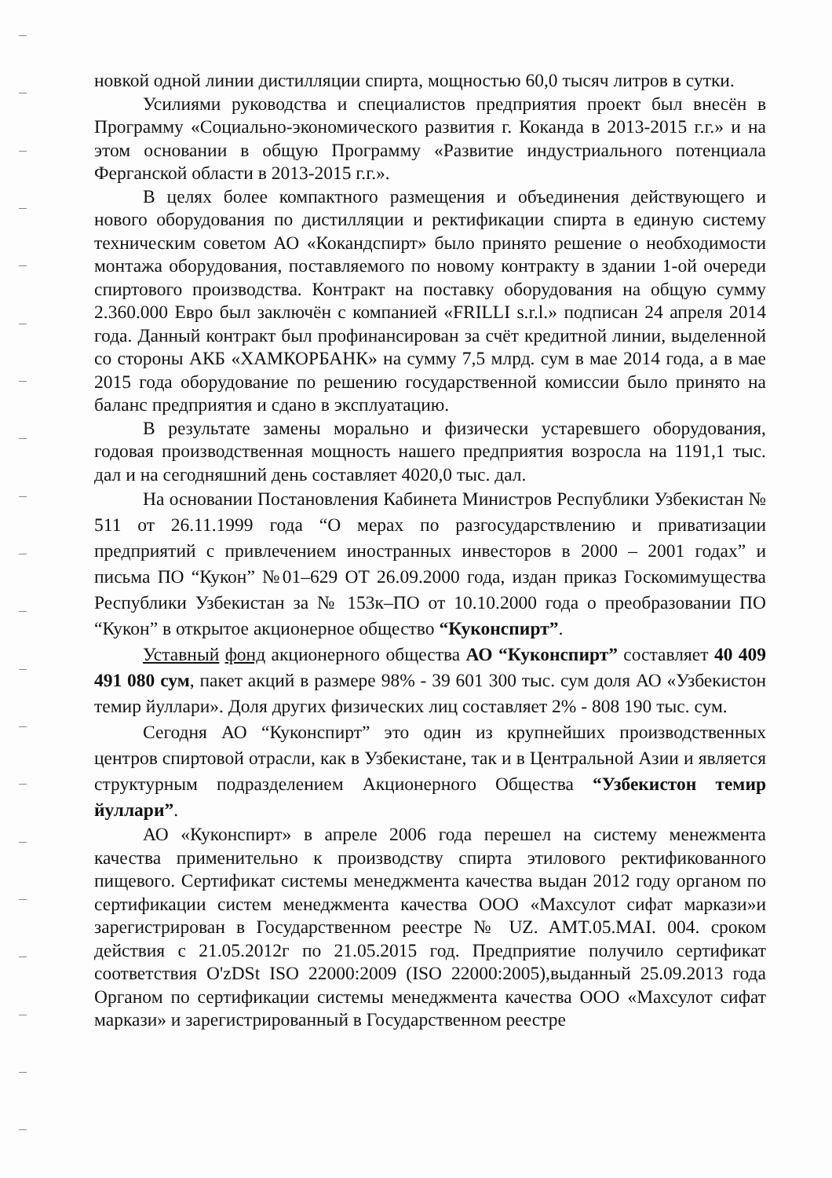новкой одной линии дистилляции спирта, мощностью 60,0 тысяч литров в сутки.
Усилиями руководства и специалистов предприятия проект был внесён в Программу «Социально-экономического развития г. Коканда в 2013-2015 г.г.» и на этом основании в общую Программу «Развитие индустриального потенциала Ферганской области в 2013-2015 г.г.».
В целях более компактного размещения и объединения действующего и нового оборудования по дистилляции и ректификации спирта в единую систему техническим советом АО «Кокандспирт» было принято решение о необходимости монтажа оборудования, поставляемого по новому контракту в здании 1-ой очереди спиртового производства. Контракт на поставку оборудования на общую сумму 2.360.000 Евро был заключён с компанией «FRILLI s.r.l.» подписан 24 апреля 2014 года. Данный контракт был профинансирован за счёт кредитной линии, выделенной со стороны АКБ «ХАМКОРБАНК» на сумму 7,5 млрд. сум в мае 2014 года, а в мае 2015 года оборудование по решению государственной комиссии было принято на баланс предприятия и сдано в эксплуатацию.
В результате замены морально и физически устаревшего оборудования, годовая производственная мощность нашего предприятия возросла на 1191,1 тыс. дал и на сегодняшний день составляет 4020,0 тыс. дал.
На основании Постановления Кабинета Министров Республики Узбекистан № 511 от 26.11.1999 года “О мерах по разгосударствлению и приватизации предприятий с привлечением иностранных инвесторов в 2000 – 2001 годах” и письма ПО “Кукон” №01–629 ОТ 26.09.2000 года, издан приказ Госкомимущества Республики Узбекистан за № 153к–ПО от 10.10.2000 года о преобразовании ПО “Кукон” в открытое акционерное общество “Куконспирт”.
Уставный фонд акционерного общества АО “Куконспирт” составляет 40 409 491 080 сум, пакет акций в размере 98% - 39 601 300 тыс. сум доля АО «Узбекистон темир йуллари». Доля других физических лиц составляет 2% - 808 190 тыс. сум.
Сегодня АО “Куконспирт” это один из крупнейших производственных центров спиртовой отрасли, как в Узбекистане, так и в Центральной Азии и является структурным подразделением Акционерного Общества “Узбекистон темир йуллари”.
АО «Куконспирт» в апреле 2006 года перешел на систему менежмента качества применительно к производству спирта этилового ректификованного пищевого. Сертификат системы менеджмента качества выдан 2012 году органом по сертификации систем менеджмента качества ООО «Махсулот сифат маркази»и зарегистрирован в Государственном реестре № UZ. AMT.05.MAI. 004. сроком действия с 21.05.2012г по 21.05.2015 год. Предприятие получило сертификат соответствия O'zDSt ISO 22000:2009 (ISO 22000:2005),выданный 25.09.2013 года Органом по сертификации системы менеджмента качества ООО «Махсулот сифат маркази» и зарегистрированный в Государственном реестре